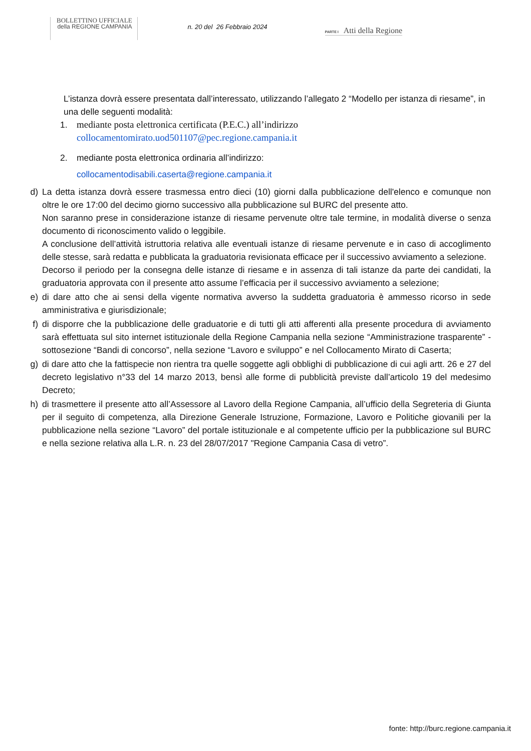BOLLETTINO UFFICIALE
della REGIONE CAMPANIA
n. 20 del 26 Febbraio 2024
PARTE I Atti della Regione
L’istanza dovrà essere presentata dall’interessato, utilizzando l’allegato 2 “Modello per istanza di riesame”, in una delle seguenti modalità:
1. mediante posta elettronica certificata (P.E.C.) all’indirizzo
collocamentomirato.uod501107@pec.regione.campania.it
2. mediante posta elettronica ordinaria all’indirizzo:
collocamentodisabili.caserta@regione.campania.it
d) La detta istanza dovrà essere trasmessa entro dieci (10) giorni dalla pubblicazione dell'elenco e comunque non oltre le ore 17:00 del decimo giorno successivo alla pubblicazione sul BURC del presente atto.
Non saranno prese in considerazione istanze di riesame pervenute oltre tale termine, in modalità diverse o senza documento di riconoscimento valido o leggibile.
A conclusione dell’attività istruttoria relativa alle eventuali istanze di riesame pervenute e in caso di accoglimento delle stesse, sarà redatta e pubblicata la graduatoria revisionata efficace per il successivo avviamento a selezione.
Decorso il periodo per la consegna delle istanze di riesame e in assenza di tali istanze da parte dei candidati, la graduatoria approvata con il presente atto assume l’efficacia per il successivo avviamento a selezione;
e) di dare atto che ai sensi della vigente normativa avverso la suddetta graduatoria è ammesso ricorso in sede amministrativa e giurisdizionale;
f) di disporre che la pubblicazione delle graduatorie e di tutti gli atti afferenti alla presente procedura di avviamento sarà effettuata sul sito internet istituzionale della Regione Campania nella sezione “Amministrazione trasparente” - sottosezione “Bandi di concorso”, nella sezione “Lavoro e sviluppo” e nel Collocamento Mirato di Caserta;
g) di dare atto che la fattispecie non rientra tra quelle soggette agli obblighi di pubblicazione di cui agli artt. 26 e 27 del decreto legislativo n°33 del 14 marzo 2013, bensì alle forme di pubblicità previste dall’articolo 19 del medesimo Decreto;
h) di trasmettere il presente atto all’Assessore al Lavoro della Regione Campania, all’ufficio della Segreteria di Giunta per il seguito di competenza, alla Direzione Generale Istruzione, Formazione, Lavoro e Politiche giovanili per la pubblicazione nella sezione “Lavoro” del portale istituzionale e al competente ufficio per la pubblicazione sul BURC e nella sezione relativa alla L.R. n. 23 del 28/07/2017 "Regione Campania Casa di vetro”.
fonte: http://burc.regione.campania.it